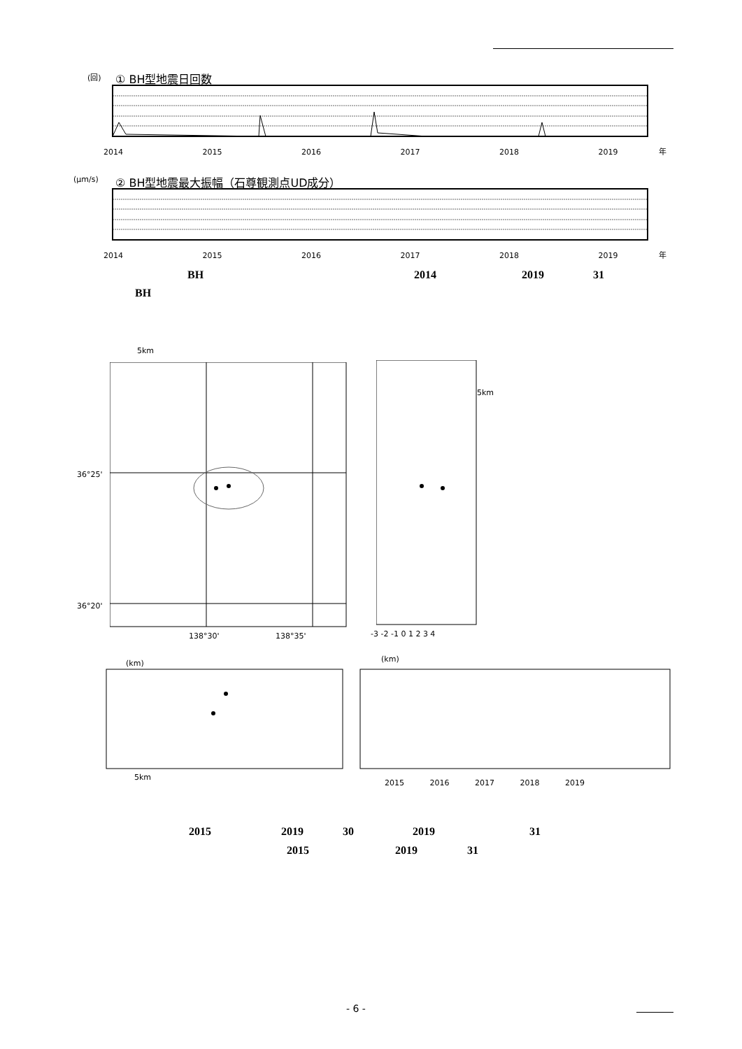(回) ① BH型地震日回数
2014 　　　　　　　　　　2015 　　　　　　　　　　2016 　　　　　　　　　　2017 　　　　　　　　　　2018 　　　　　　　　　　2019 　　　　　年
(μm/s)
② BH型地震最大振幅（石尊観測点UD成分）
2014 　　　　　　　　　　2015 　　　　　　　　　　2016 　　　　　　　　　　2017 　　　　　　　　　　2018 　　　　　　　　　　2019 　　　　　年
BH 2014 2019 31
BH
5km
36°25'
36°20'
138°30' 　　　　　　　138°35'
5km
-3 -2 -1 0 1 2 3 4
(km) (km)
5km
2015 　　　2016 　　　2017 　　　2018 　　　2019
2015 2019 30 2019 31
2015 2019 31
- 6 -